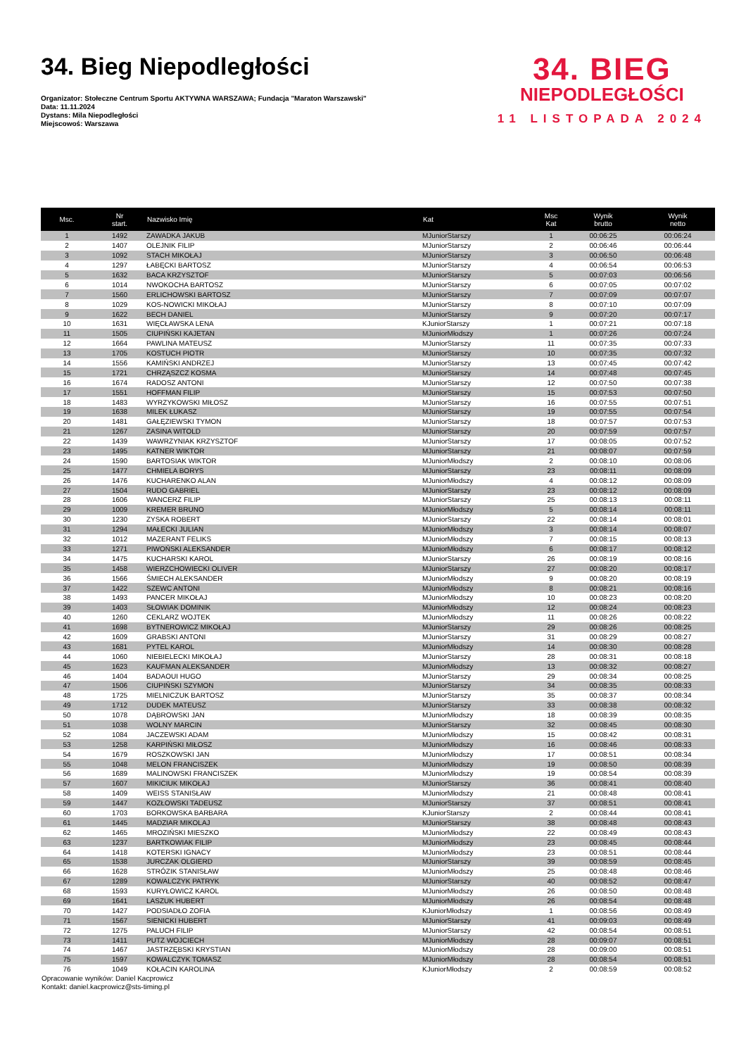34. Bieg Niepodległości
Organizator: Stołeczne Centrum Sportu AKTYWNA WARSZAWA; Fundacja "Maraton Warszawski"
Data: 11.11.2024
Dystans: Mila Niepodległości
Miejscowoś: Warszawa
34. BIEG
NIEPODLEGŁOŚCI
11 LISTOPADA 2024
| Msc. | Nr start. | Nazwisko Imię | Kat | Msc Kat | Wynik brutto | Wynik netto |
| --- | --- | --- | --- | --- | --- | --- |
| 1 | 1492 | ZAWADKA JAKUB | MJuniorStarszy | 1 | 00:06:25 | 00:06:24 |
| 2 | 1407 | OLEJNIK FILIP | MJuniorStarszy | 2 | 00:06:46 | 00:06:44 |
| 3 | 1092 | STACH MIKOŁAJ | MJuniorStarszy | 3 | 00:06:50 | 00:06:48 |
| 4 | 1297 | ŁABĘCKI BARTOSZ | MJuniorStarszy | 4 | 00:06:54 | 00:06:53 |
| 5 | 1632 | BACA KRZYSZTOF | MJuniorStarszy | 5 | 00:07:03 | 00:06:56 |
| 6 | 1014 | NWOKOCHA BARTOSZ | MJuniorStarszy | 6 | 00:07:05 | 00:07:02 |
| 7 | 1560 | ERLICHOWSKI BARTOSZ | MJuniorStarszy | 7 | 00:07:09 | 00:07:07 |
| 8 | 1029 | KOS-NOWICKI MIKOŁAJ | MJuniorStarszy | 8 | 00:07:10 | 00:07:09 |
| 9 | 1622 | BECH DANIEL | MJuniorStarszy | 9 | 00:07:20 | 00:07:17 |
| 10 | 1631 | WIĘCŁAWSKA LENA | KJuniorStarszy | 1 | 00:07:21 | 00:07:18 |
| 11 | 1505 | CIUPIŃSKI KAJETAN | MJuniorMłodszy | 1 | 00:07:26 | 00:07:24 |
| 12 | 1664 | PAWLINA MATEUSZ | MJuniorStarszy | 11 | 00:07:35 | 00:07:33 |
| 13 | 1705 | KOSTUCH PIOTR | MJuniorStarszy | 10 | 00:07:35 | 00:07:32 |
| 14 | 1556 | KAMIŃSKI ANDRZEJ | MJuniorStarszy | 13 | 00:07:45 | 00:07:42 |
| 15 | 1721 | CHRZĄSZCZ KOSMA | MJuniorStarszy | 14 | 00:07:48 | 00:07:45 |
| 16 | 1674 | RADOSZ ANTONI | MJuniorStarszy | 12 | 00:07:50 | 00:07:38 |
| 17 | 1551 | HOFFMAN FILIP | MJuniorStarszy | 15 | 00:07:53 | 00:07:50 |
| 18 | 1483 | WYRZYKOWSKI MIŁOSZ | MJuniorStarszy | 16 | 00:07:55 | 00:07:51 |
| 19 | 1638 | MILEK ŁUKASZ | MJuniorStarszy | 19 | 00:07:55 | 00:07:54 |
| 20 | 1481 | GAŁĘZIEWSKI TYMON | MJuniorStarszy | 18 | 00:07:57 | 00:07:53 |
| 21 | 1267 | ZASINA WITOLD | MJuniorStarszy | 20 | 00:07:59 | 00:07:57 |
| 22 | 1439 | WAWRZYNIAK KRZYSZTOF | MJuniorStarszy | 17 | 00:08:05 | 00:07:52 |
| 23 | 1495 | KATNER WIKTOR | MJuniorStarszy | 21 | 00:08:07 | 00:07:59 |
| 24 | 1590 | BARTOSIAK WIKTOR | MJuniorMłodszy | 2 | 00:08:10 | 00:08:06 |
| 25 | 1477 | CHMIELA BORYS | MJuniorStarszy | 23 | 00:08:11 | 00:08:09 |
| 26 | 1476 | KUCHARENKO ALAN | MJuniorMłodszy | 4 | 00:08:12 | 00:08:09 |
| 27 | 1504 | RUDO GABRIEL | MJuniorStarszy | 23 | 00:08:12 | 00:08:09 |
| 28 | 1606 | WANCERZ FILIP | MJuniorStarszy | 25 | 00:08:13 | 00:08:11 |
| 29 | 1009 | KREMER BRUNO | MJuniorMłodszy | 5 | 00:08:14 | 00:08:11 |
| 30 | 1230 | ZYSKA ROBERT | MJuniorStarszy | 22 | 00:08:14 | 00:08:01 |
| 31 | 1294 | MAŁECKI JULIAN | MJuniorMłodszy | 3 | 00:08:14 | 00:08:07 |
| 32 | 1012 | MAZERANT FELIKS | MJuniorMłodszy | 7 | 00:08:15 | 00:08:13 |
| 33 | 1271 | PIWOŃSKI ALEKSANDER | MJuniorMłodszy | 6 | 00:08:17 | 00:08:12 |
| 34 | 1475 | KUCHARSKI KAROL | MJuniorStarszy | 26 | 00:08:19 | 00:08:16 |
| 35 | 1458 | WIERZCHOWIECKI OLIVER | MJuniorStarszy | 27 | 00:08:20 | 00:08:17 |
| 36 | 1566 | ŚMIECH ALEKSANDER | MJuniorMłodszy | 9 | 00:08:20 | 00:08:19 |
| 37 | 1422 | SZEWC ANTONI | MJuniorMłodszy | 8 | 00:08:21 | 00:08:16 |
| 38 | 1493 | PANCER MIKOŁAJ | MJuniorMłodszy | 10 | 00:08:23 | 00:08:20 |
| 39 | 1403 | SŁOWIAK DOMINIK | MJuniorMłodszy | 12 | 00:08:24 | 00:08:23 |
| 40 | 1260 | CEKLARZ WOJTEK | MJuniorMłodszy | 11 | 00:08:26 | 00:08:22 |
| 41 | 1698 | BYTNEROWICZ MIKOŁAJ | MJuniorStarszy | 29 | 00:08:26 | 00:08:25 |
| 42 | 1609 | GRABSKI ANTONI | MJuniorStarszy | 31 | 00:08:29 | 00:08:27 |
| 43 | 1681 | PYTEL KAROL | MJuniorMłodszy | 14 | 00:08:30 | 00:08:28 |
| 44 | 1060 | NIEBIELECKI MIKOŁAJ | MJuniorStarszy | 28 | 00:08:31 | 00:08:18 |
| 45 | 1623 | KAUFMAN ALEKSANDER | MJuniorMłodszy | 13 | 00:08:32 | 00:08:27 |
| 46 | 1404 | BADAOUI HUGO | MJuniorStarszy | 29 | 00:08:34 | 00:08:25 |
| 47 | 1506 | CIUPIŃSKI SZYMON | MJuniorStarszy | 34 | 00:08:35 | 00:08:33 |
| 48 | 1725 | MIELNICZUK BARTOSZ | MJuniorStarszy | 35 | 00:08:37 | 00:08:34 |
| 49 | 1712 | DUDEK MATEUSZ | MJuniorStarszy | 33 | 00:08:38 | 00:08:32 |
| 50 | 1078 | DĄBROWSKI JAN | MJuniorMłodszy | 18 | 00:08:39 | 00:08:35 |
| 51 | 1038 | WOLNY MARCIN | MJuniorStarszy | 32 | 00:08:45 | 00:08:30 |
| 52 | 1084 | JACZEWSKI ADAM | MJuniorMłodszy | 15 | 00:08:42 | 00:08:31 |
| 53 | 1258 | KARPIŃSKI MIŁOSZ | MJuniorMłodszy | 16 | 00:08:46 | 00:08:33 |
| 54 | 1679 | ROSZKOWSKI JAN | MJuniorMłodszy | 17 | 00:08:51 | 00:08:34 |
| 55 | 1048 | MELON FRANCISZEK | MJuniorMłodszy | 19 | 00:08:50 | 00:08:39 |
| 56 | 1689 | MALINOWSKI FRANCISZEK | MJuniorMłodszy | 19 | 00:08:54 | 00:08:39 |
| 57 | 1607 | MIKICIUK MIKOŁAJ | MJuniorStarszy | 36 | 00:08:41 | 00:08:40 |
| 58 | 1409 | WEISS STANISŁAW | MJuniorMłodszy | 21 | 00:08:48 | 00:08:41 |
| 59 | 1447 | KOZŁOWSKI TADEUSZ | MJuniorStarszy | 37 | 00:08:51 | 00:08:41 |
| 60 | 1703 | BORKOWSKA BARBARA | KJuniorStarszy | 2 | 00:08:44 | 00:08:41 |
| 61 | 1445 | MADZIAR MIKOLAJ | MJuniorStarszy | 38 | 00:08:48 | 00:08:43 |
| 62 | 1465 | MROZIŃSKI MIESZKO | MJuniorMłodszy | 22 | 00:08:49 | 00:08:43 |
| 63 | 1237 | BARTKOWIAK FILIP | MJuniorMłodszy | 23 | 00:08:45 | 00:08:44 |
| 64 | 1418 | KOTERSKI IGNACY | MJuniorMłodszy | 23 | 00:08:51 | 00:08:44 |
| 65 | 1538 | JURCZAK OLGIERD | MJuniorStarszy | 39 | 00:08:59 | 00:08:45 |
| 66 | 1628 | STRÓZIK STANISŁAW | MJuniorMłodszy | 25 | 00:08:48 | 00:08:46 |
| 67 | 1289 | KOWALCZYK PATRYK | MJuniorStarszy | 40 | 00:08:52 | 00:08:47 |
| 68 | 1593 | KURYŁOWICZ KAROL | MJuniorMłodszy | 26 | 00:08:50 | 00:08:48 |
| 69 | 1641 | LASZUK HUBERT | MJuniorMłodszy | 26 | 00:08:54 | 00:08:48 |
| 70 | 1427 | PODSIADŁO ZOFIA | KJuniorMłodszy | 1 | 00:08:56 | 00:08:49 |
| 71 | 1567 | SIENICKI HUBERT | MJuniorStarszy | 41 | 00:09:03 | 00:08:49 |
| 72 | 1275 | PALUCH FILIP | MJuniorStarszy | 42 | 00:08:54 | 00:08:51 |
| 73 | 1411 | PUTZ WOJCIECH | MJuniorMłodszy | 28 | 00:09:07 | 00:08:51 |
| 74 | 1467 | JASTRZĘBSKI KRYSTIAN | MJuniorMłodszy | 28 | 00:09:00 | 00:08:51 |
| 75 | 1597 | KOWALCZYK TOMASZ | MJuniorMłodszy | 28 | 00:08:54 | 00:08:51 |
| 76 | 1049 | KOŁACIN KAROLINA | KJuniorMłodszy | 2 | 00:08:59 | 00:08:52 |
Opracowanie wyników: Daniel Kacprowicz
Kontakt: daniel.kacprowicz@sts-timing.pl